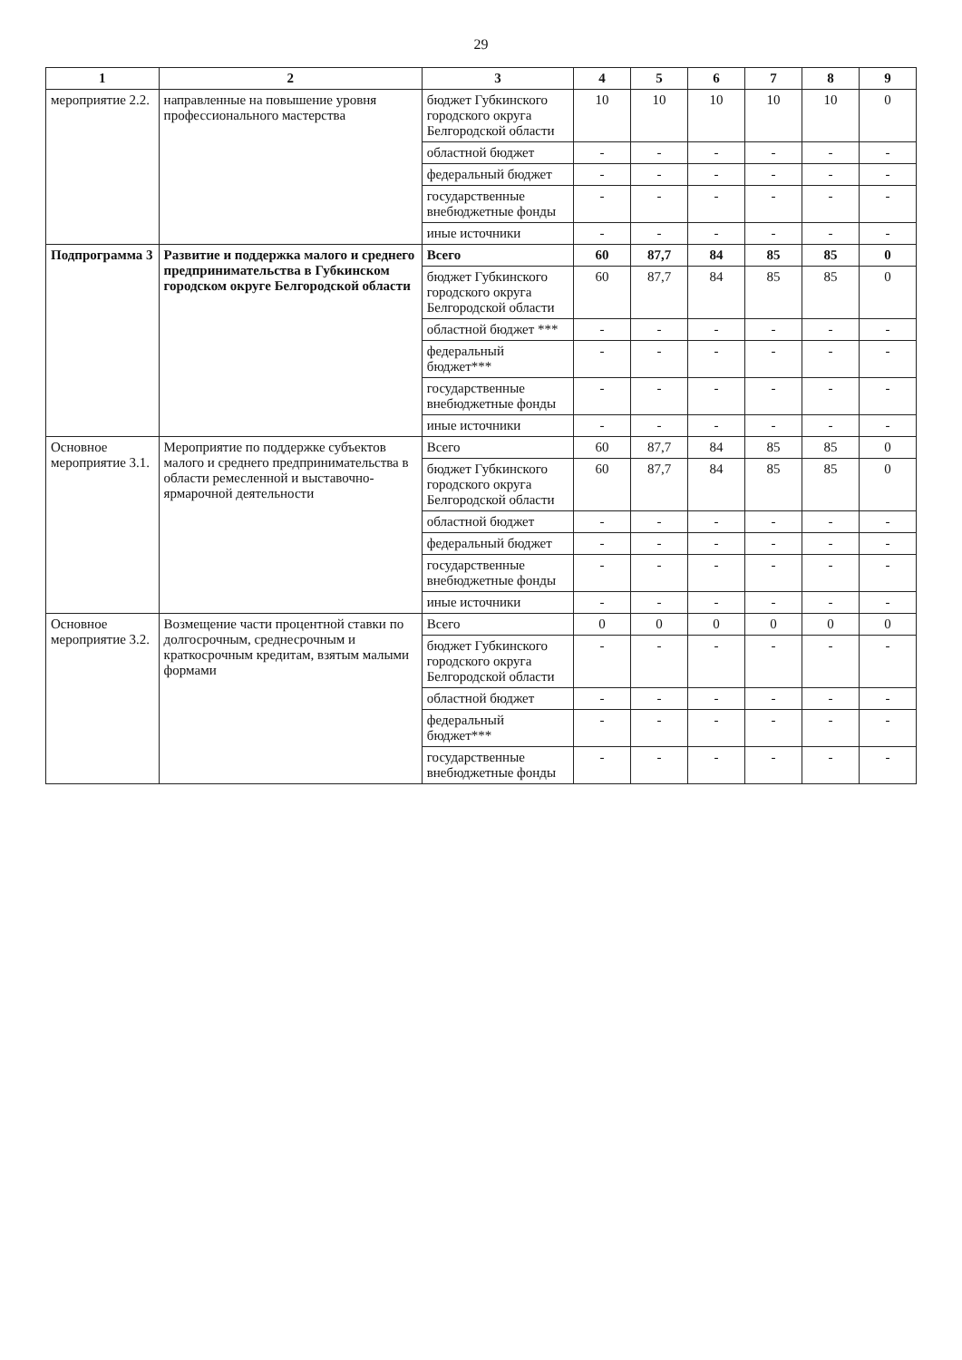29
| 1 | 2 | 3 | 4 | 5 | 6 | 7 | 8 | 9 |
| --- | --- | --- | --- | --- | --- | --- | --- | --- |
| мероприятие 2.2. | направленные на повышение уровня профессионального мастерства | бюджет Губкинского городского округа Белгородской области | 10 | 10 | 10 | 10 | 10 | 0 |
| | | областной бюджет | - | - | - | - | - | - |
| | | федеральный бюджет | - | - | - | - | - | - |
| | | государственные внебюджетные фонды | - | - | - | - | - | - |
| | | иные источники | - | - | - | - | - | - |
| Подпрограмма 3 | Развитие и поддержка малого и среднего предпринимательства в Губкинском городском округе Белгородской области | Всего | 60 | 87,7 | 84 | 85 | 85 | 0 |
| | | бюджет Губкинского городского округа Белгородской области | 60 | 87,7 | 84 | 85 | 85 | 0 |
| | | областной бюджет *** | - | - | - | - | - | - |
| | | федеральный бюджет*** | - | - | - | - | - | - |
| | | государственные внебюджетные фонды | - | - | - | - | - | - |
| | | иные источники | - | - | - | - | - | - |
| Основное мероприятие 3.1. | Мероприятие по поддержке субъектов малого и среднего предпринимательства в области ремесленной и выставочно-ярмарочной деятельности | Всего | 60 | 87,7 | 84 | 85 | 85 | 0 |
| | | бюджет Губкинского городского округа Белгородской области | 60 | 87,7 | 84 | 85 | 85 | 0 |
| | | областной бюджет | - | - | - | - | - | - |
| | | федеральный бюджет | - | - | - | - | - | - |
| | | государственные внебюджетные фонды | - | - | - | - | - | - |
| | | иные источники | - | - | - | - | - | - |
| Основное мероприятие 3.2. | Возмещение части процентной ставки по долгосрочным, среднесрочным и краткосрочным кредитам, взятым малыми формами | Всего | 0 | 0 | 0 | 0 | 0 | 0 |
| | | бюджет Губкинского городского округа Белгородской области | - | - | - | - | - | - |
| | | областной бюджет | - | - | - | - | - | - |
| | | федеральный бюджет*** | - | - | - | - | - | - |
| | | государственные внебюджетные фонды | - | - | - | - | - | - |